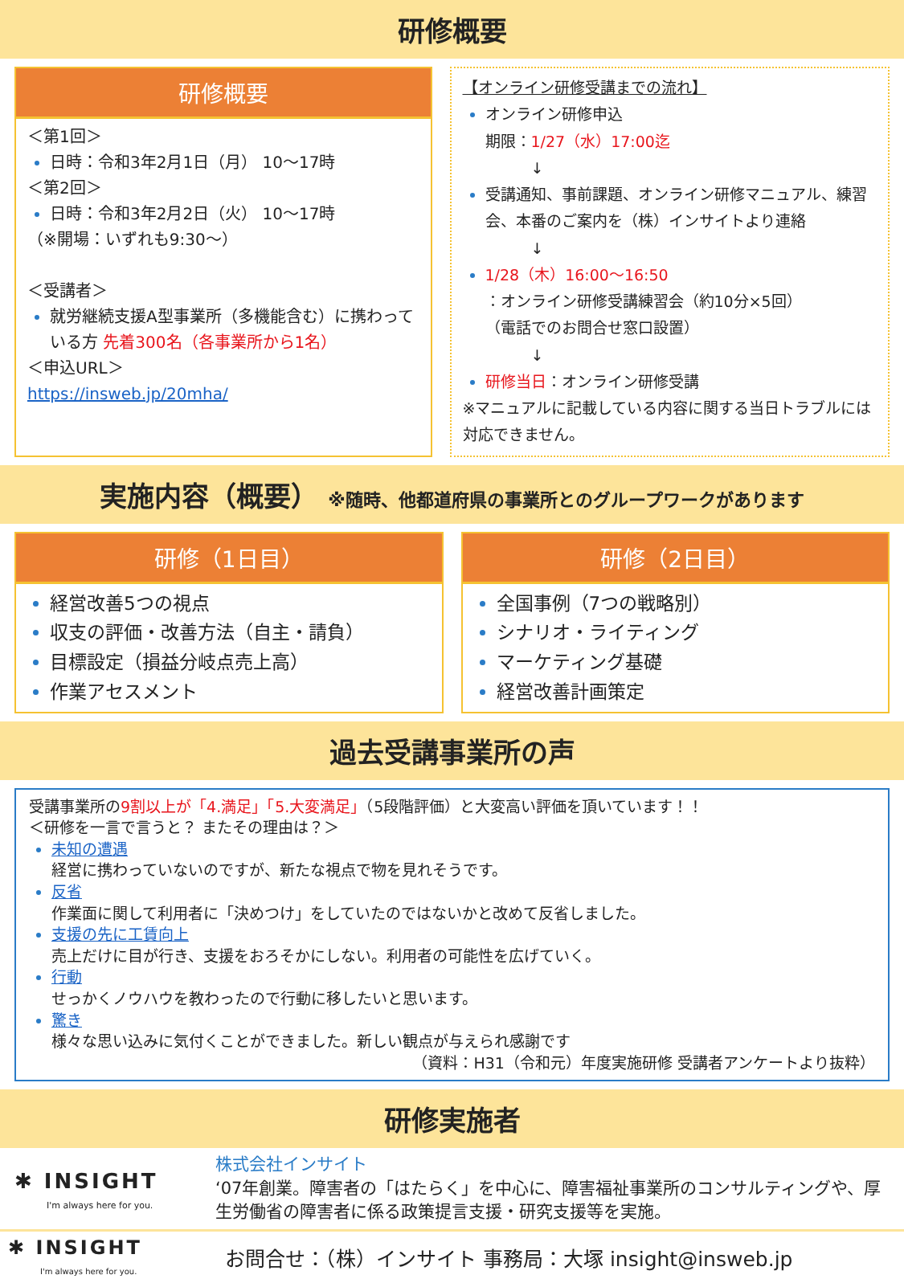研修概要
研修概要
＜第1回＞
日時：令和3年2月1日（月） 10～17時
＜第2回＞
日時：令和3年2月2日（火） 10～17時
（※開場：いずれも9:30～）
＜受講者＞
就労継続支援A型事業所（多機能含む）に携わっている方 先着300名（各事業所から1名）
＜申込URL＞
https://insweb.jp/20mha/
【オンライン研修受講までの流れ】
オンライン研修申込
期限：1/27（水）17:00迄
　　　↓
受講通知、事前課題、オンライン研修マニュアル、練習会、本番のご案内を（株）インサイトより連絡
　　　↓
1/28（木）16:00～16:50
：オンライン研修受講練習会（約10分×5回）
（電話でのお問合せ窓口設置）
　　　↓
研修当日：オンライン研修受講
※マニュアルに記載している内容に関する当日トラブルには対応できません。
実施内容（概要） ※随時、他都道府県の事業所とのグループワークがあります
研修（1日目）
経営改善5つの視点
収支の評価・改善方法（自主・請負）
目標設定（損益分岐点売上高）
作業アセスメント
研修（2日目）
全国事例（7つの戦略別）
シナリオ・ライティング
マーケティング基礎
経営改善計画策定
過去受講事業所の声
受講事業所の9割以上が「4.満足」「5.大変満足」（5段階評価）と大変高い評価を頂いています！！
＜研修を一言で言うと？ またその理由は？＞
未知の遭遇
経営に携わっていないのですが、新たな視点で物を見れそうです。
反省
作業面に関して利用者に「決めつけ」をしていたのではないかと改めて反省しました。
支援の先に工賃向上
売上だけに目が行き、支援をおろそかにしない。利用者の可能性を広げていく。
行動
せっかくノウハウを教わったので行動に移したいと思います。
驚き
様々な思い込みに気付くことができました。新しい観点が与えられ感謝です
（資料：H31（令和元）年度実施研修 受講者アンケートより抜粋）
研修実施者
✱ INSIGHT
I'm always here for you.
株式会社インサイト
‘07年創業。障害者の「はたらく」を中心に、障害福祉事業所のコンサルティングや、厚生労働省の障害者に係る政策提言支援・研究支援等を実施。
✱ INSIGHT
I'm always here for you.
お問合せ：（株）インサイト 事務局：大塚 insight@insweb.jp